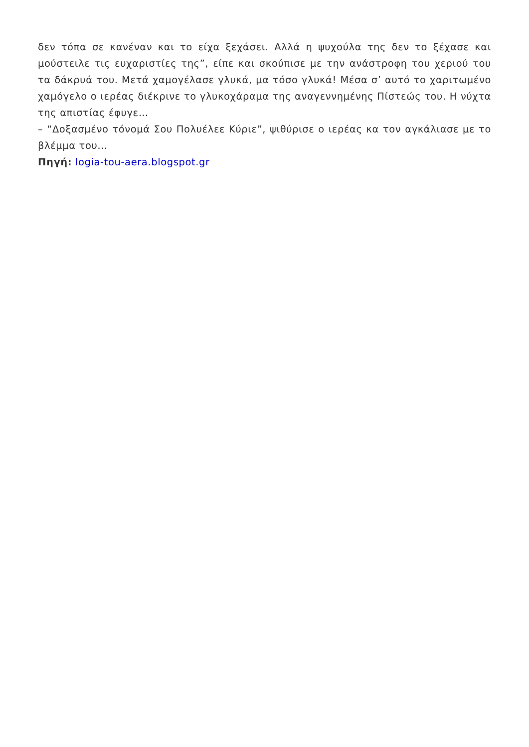δεν τόπα σε κανέναν και το είχα ξεχάσει. Αλλά η ψυχούλα της δεν το ξέχασε και μούστειλε τις ευχαριστίες της”, είπε και σκούπισε με την ανάστροφη του χεριού του τα δάκρυά του. Μετά χαμογέλασε γλυκά, μα τόσο γλυκά! Μέσα σ’ αυτό το χαριτωμένο χαμόγελο ο ιερέας διέκρινε το γλυκοχάραμα της αναγεννημένης Πίστεώς του. Η νύχτα της απιστίας έφυγε…
– “Δοξασμένο τόνομά Σου Πολυέλεε Κύριε”, ψιθύρισε ο ιερέας κα τον αγκάλιασε με το βλέμμα του…
Πηγή: logia-tou-aera.blogspot.gr